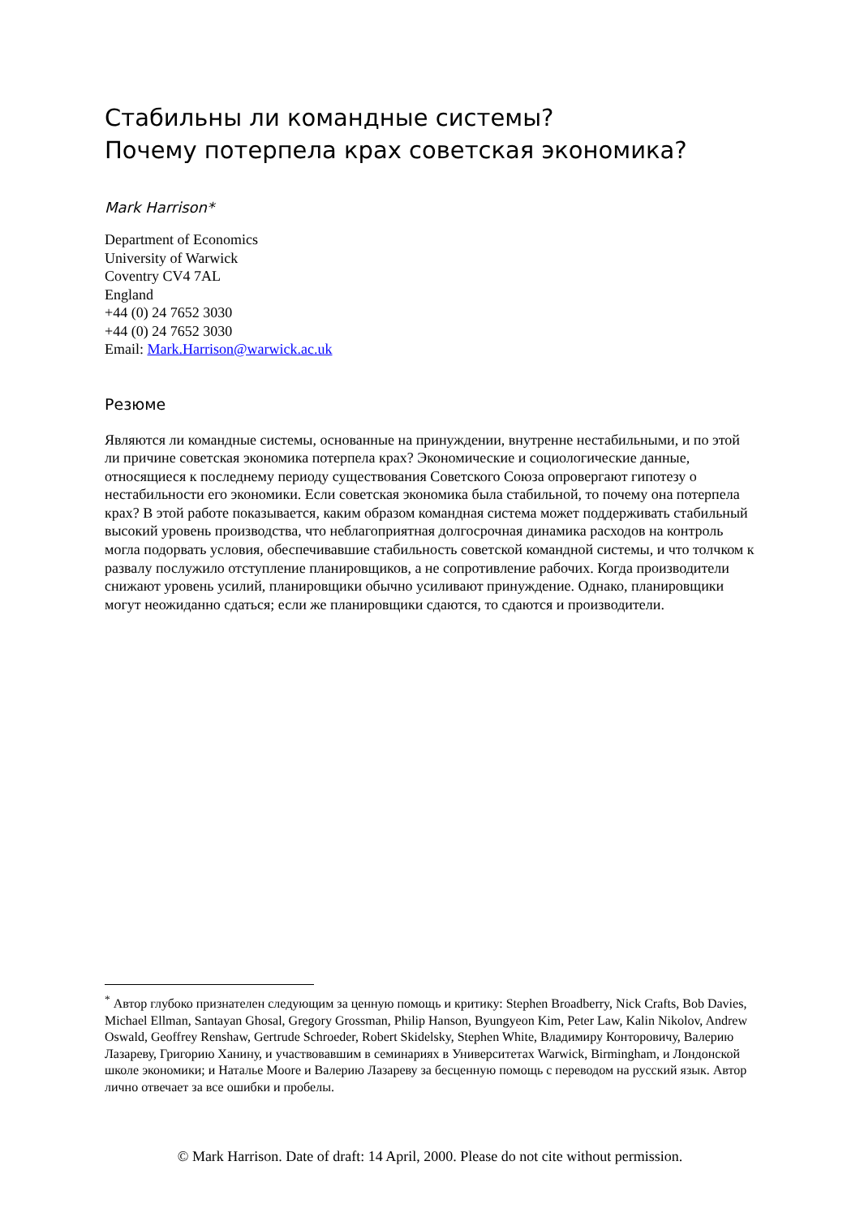Стабильны ли командные системы?
Почему потерпела крах советская экономика?
Mark Harrison*
Department of Economics
University of Warwick
Coventry CV4 7AL
England
+44 (0) 24 7652 3030
+44 (0) 24 7652 3030
Email: Mark.Harrison@warwick.ac.uk
Резюме
Являются ли командные системы, основанные на принуждении, внутренне нестабильными, и по этой ли причине советская экономика потерпела крах? Экономические и социологические данные, относящиеся к последнему периоду существования Советского Союза опровергают гипотезу о нестабильности его экономики. Если советская экономика была стабильной, то почему она потерпела крах? В этой работе показывается, каким образом командная система может поддерживать стабильный высокий уровень производства, что неблагоприятная долгосрочная динамика расходов на контроль могла подорвать условия, обеспечивавшие стабильность советской командной системы, и что толчком к развалу послужило отступление планировщиков, а не сопротивление рабочих. Когда производители снижают уровень усилий, планировщики обычно усиливают принуждение. Однако, планировщики могут неожиданно сдаться; если же планировщики сдаются, то сдаются и производители.
<sup>*</sup> Автор глубоко признателен следующим за ценную помощь и критику: Stephen Broadberry, Nick Crafts, Bob Davies, Michael Ellman, Santayan Ghosal, Gregory Grossman, Philip Hanson, Byungyeon Kim, Peter Law, Kalin Nikolov, Andrew Oswald, Geoffrey Renshaw, Gertrude Schroeder, Robert Skidelsky, Stephen White, Владимиру Конторовичу, Валерию Лазареву, Григорию Ханину, и участвовавшим в семинариях в Университетах Warwick, Birmingham, и Лондонской школе экономики; и Наталье Moore и Валерию Лазареву за бесценную помощь с переводом на русский язык. Автор лично отвечает за все ошибки и пробелы.
© Mark Harrison. Date of draft: 14 April, 2000. Please do not cite without permission.